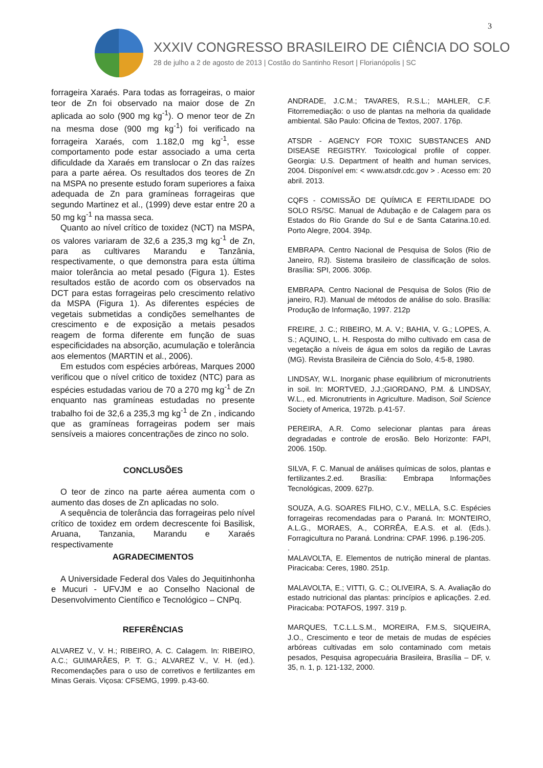3
XXXIV CONGRESSO BRASILEIRO DE CIÊNCIA DO SOLO
28 de julho a 2 de agosto de 2013 | Costão do Santinho Resort | Florianópolis | SC
forrageira Xaraés. Para todas as forrageiras, o maior teor de Zn foi observado na maior dose de Zn aplicada ao solo (900 mg kg<sup>-1</sup>). O menor teor de Zn na mesma dose (900 mg kg<sup>-1</sup>) foi verificado na forrageira Xaraés, com 1.182,0 mg kg<sup>-1</sup>, esse comportamento pode estar associado a uma certa dificuldade da Xaraés em translocar o Zn das raízes para a parte aérea. Os resultados dos teores de Zn na MSPA no presente estudo foram superiores a faixa adequada de Zn para gramíneas forrageiras que segundo Martinez et al., (1999) deve estar entre 20 a 50 mg kg<sup>-1</sup> na massa seca.
Quanto ao nível crítico de toxidez (NCT) na MSPA, os valores variaram de 32,6 a 235,3 mg kg<sup>-1</sup> de Zn, para as cultivares Marandu e Tanzânia, respectivamente, o que demonstra para esta última maior tolerância ao metal pesado (Figura 1). Estes resultados estão de acordo com os observados na DCT para estas forrageiras pelo crescimento relativo da MSPA (Figura 1). As diferentes espécies de vegetais submetidas a condições semelhantes de crescimento e de exposição a metais pesados reagem de forma diferente em função de suas especificidades na absorção, acumulação e tolerância aos elementos (MARTIN et al., 2006).
Em estudos com espécies arbóreas, Marques 2000 verificou que o nível critico de toxidez (NTC) para as espécies estudadas variou de 70 a 270 mg kg<sup>-1</sup> de Zn enquanto nas gramíneas estudadas no presente trabalho foi de 32,6 a 235,3 mg kg<sup>-1</sup> de Zn , indicando que as gramíneas forrageiras podem ser mais sensíveis a maiores concentrações de zinco no solo.
CONCLUSÕES
O teor de zinco na parte aérea aumenta com o aumento das doses de Zn aplicadas no solo.
A sequência de tolerância das forrageiras pelo nível crítico de toxidez em ordem decrescente foi Basilisk, Aruana, Tanzania, Marandu e Xaraés respectivamente
AGRADECIMENTOS
A Universidade Federal dos Vales do Jequitinhonha e Mucuri - UFVJM e ao Conselho Nacional de Desenvolvimento Científico e Tecnológico – CNPq.
REFERÊNCIAS
ALVAREZ V., V. H.; RIBEIRO, A. C. Calagem. In: RIBEIRO, A.C.; GUIMARÃES, P. T. G.; ALVAREZ V., V. H. (ed.). Recomendações para o uso de corretivos e fertilizantes em Minas Gerais. Viçosa: CFSEMG, 1999. p.43-60.
ANDRADE, J.C.M.; TAVARES, R.S.L.; MAHLER, C.F. Fitorremediação: o uso de plantas na melhoria da qualidade ambiental. São Paulo: Oficina de Textos, 2007. 176p.
ATSDR - AGENCY FOR TOXIC SUBSTANCES AND DISEASE REGISTRY. Toxicological profile of copper. Georgia: U.S. Department of health and human services, 2004. Disponível em: < www.atsdr.cdc.gov > . Acesso em: 20 abril. 2013.
CQFS - COMISSÃO DE QUÍMICA E FERTILIDADE DO SOLO RS/SC. Manual de Adubação e de Calagem para os Estados do Rio Grande do Sul e de Santa Catarina.10.ed. Porto Alegre, 2004. 394p.
EMBRAPA. Centro Nacional de Pesquisa de Solos (Rio de Janeiro, RJ). Sistema brasileiro de classificação de solos. Brasília: SPI, 2006. 306p.
EMBRAPA. Centro Nacional de Pesquisa de Solos (Rio de janeiro, RJ). Manual de métodos de análise do solo. Brasília: Produção de Informação, 1997. 212p
FREIRE, J. C.; RIBEIRO, M. A. V.; BAHIA, V. G.; LOPES, A. S.; AQUINO, L. H. Resposta do milho cultivado em casa de vegetação a níveis de água em solos da região de Lavras (MG). Revista Brasileira de Ciência do Solo, 4:5-8, 1980.
LINDSAY, W.L. Inorganic phase equilibrium of micronutrients in soil. In: MORTVED, J.J.;GIORDANO, P.M. & LINDSAY, W.L., ed. Micronutrients in Agriculture. Madison, Soil Science Society of America, 1972b. p.41-57.
PEREIRA, A.R. Como selecionar plantas para áreas degradadas e controle de erosão. Belo Horizonte: FAPI, 2006. 150p.
SILVA, F. C. Manual de análises químicas de solos, plantas e fertilizantes.2.ed. Brasília: Embrapa Informações Tecnológicas, 2009. 627p.
SOUZA, A.G. SOARES FILHO, C.V., MELLA, S.C. Espécies forrageiras recomendadas para o Paraná. In: MONTEIRO, A.L.G., MORAES, A., CORRÊA, E.A.S. et al. (Eds.). Forragicultura no Paraná. Londrina: CPAF. 1996. p.196-205.
.
MALAVOLTA, E. Elementos de nutrição mineral de plantas. Piracicaba: Ceres, 1980. 251p.
MALAVOLTA, E.; VITTI, G. C.; OLIVEIRA, S. A. Avaliação do estado nutricional das plantas: princípios e aplicações. 2.ed. Piracicaba: POTAFOS, 1997. 319 p.
MARQUES, T.C.L.L.S.M., MOREIRA, F.M.S, SIQUEIRA, J.O., Crescimento e teor de metais de mudas de espécies arbóreas cultivadas em solo contaminado com metais pesados, Pesquisa agropecuária Brasileira, Brasília – DF, v. 35, n. 1, p. 121-132, 2000.